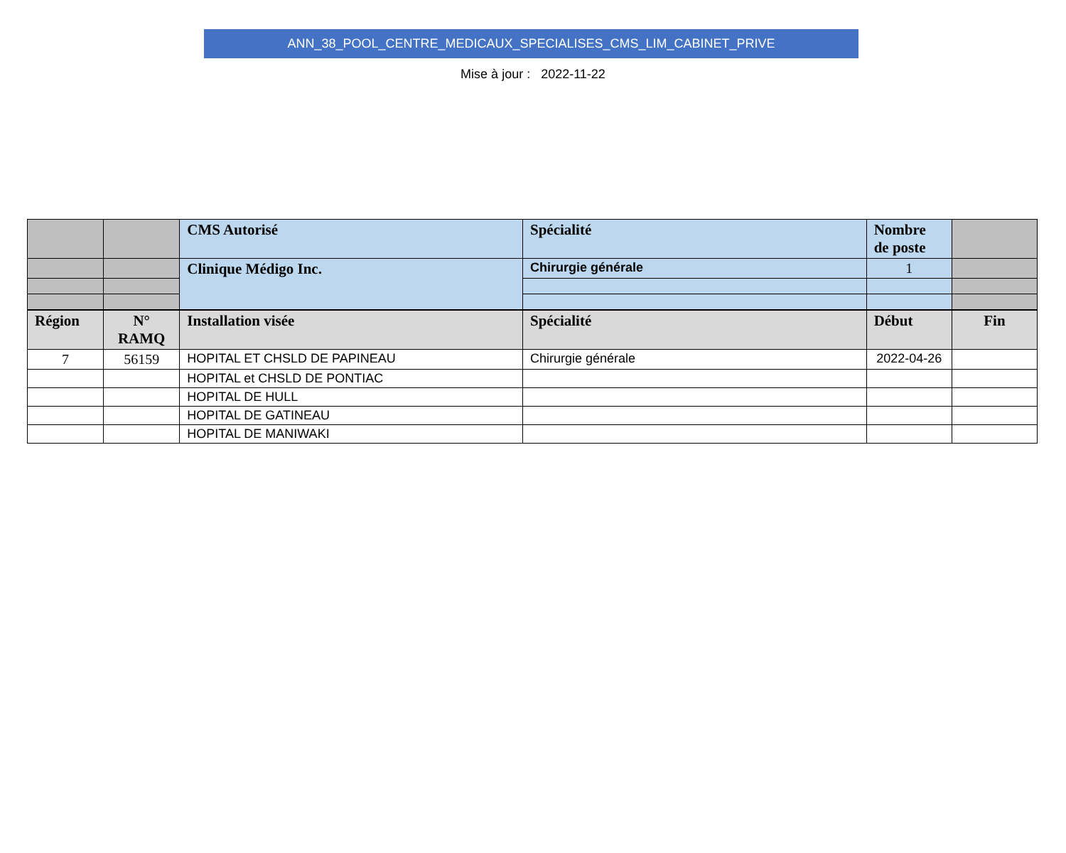ANN_38_POOL_CENTRE_MEDICAUX_SPECIALISES_CMS_LIM_CABINET_PRIVE
Mise à jour : 2022-11-22
| | | CMS Autorisé | Spécialité | Nombre de poste | |
| | | Clinique Médigo Inc. | Chirurgie générale | 1 | |
| Région | N° RAMQ | Installation visée | Spécialité | Début | Fin |
| 7 | 56159 | HOPITAL ET CHSLD DE PAPINEAU | Chirurgie générale | 2022-04-26 | |
| | | HOPITAL et CHSLD DE PONTIAC | | | |
| | | HOPITAL DE HULL | | | |
| | | HOPITAL DE GATINEAU | | | |
| | | HOPITAL DE MANIWAKI | | | |